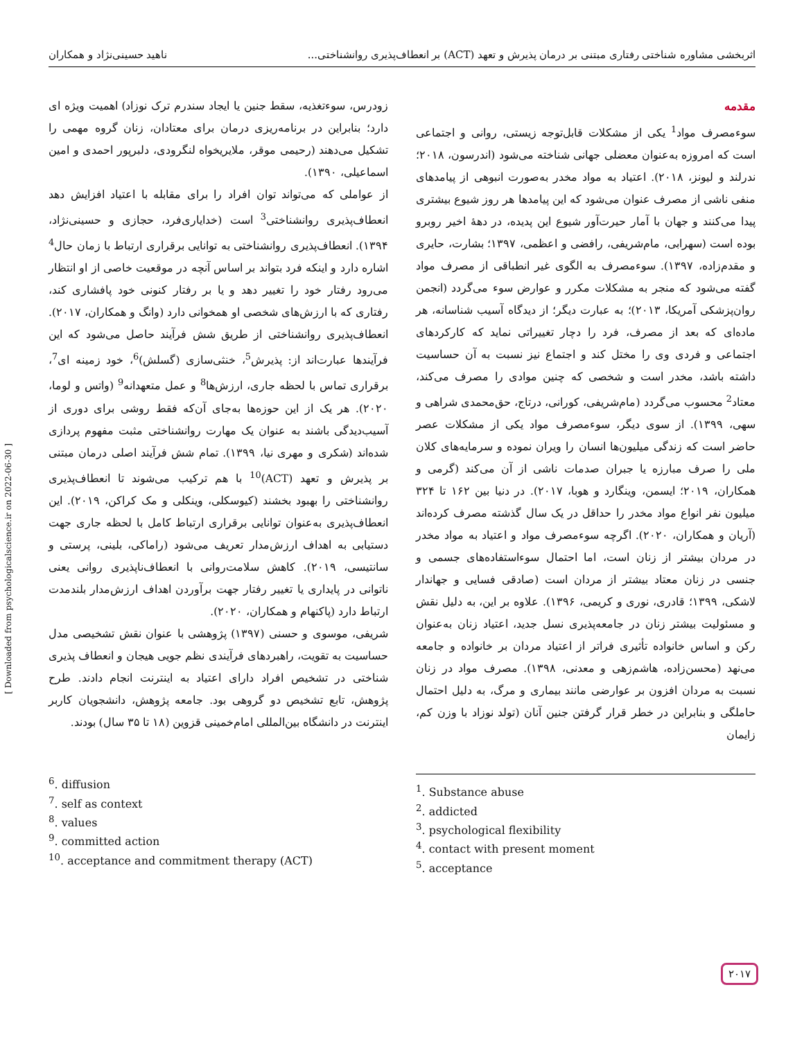اثربخشی مشاوره شناختی رفتاری مبتنی بر درمان پذیرش و تعهد (ACT) بر انعطاف‌پذیری روانشناختی... ناهید حسینی‌نژاد و همکاران
مقدمه
سوءمصرف مواد<sup>1</sup> یکی از مشکلات قابل‌توجه زیستی، روانی و اجتماعی است که امروزه به‌عنوان معضلی جهانی شناخته می‌شود (اندرسون، ۲۰۱۸؛ ندرلند و لیونز، ۲۰۱۸). اعتیاد به مواد مخدر به‌صورت انبوهی از پیامدهای منفی ناشی از مصرف عنوان می‌شود که این پیامدها هر روز شیوع بیشتری پیدا می‌کنند و جهان با آمار حیرت‌آور شیوع این پدیده، در دههٔ اخیر روبرو بوده است (سهرابی، مام‌شریفی، رافضی و اعظمی، ۱۳۹۷؛ بشارت، حایری و مقدم‌زاده، ۱۳۹۷). سوءمصرف به الگوی غیر انطباقی از مصرف مواد گفته می‌شود که منجر به مشکلات مکرر و عوارض سوء می‌گردد (انجمن روان‌پزشکی آمریکا، ۲۰۱۳)؛ به عبارت دیگر؛ از دیدگاه آسیب شناسانه، هر ماده‌ای که بعد از مصرف، فرد را دچار تغییراتی نماید که کارکردهای اجتماعی و فردی وی را مختل کند و اجتماع نیز نسبت به آن حساسیت داشته باشد، مخدر است و شخصی که چنین موادی را مصرف می‌کند، معتاد<sup>2</sup> محسوب می‌گردد (مام‌شریفی، کورانی، درتاج، حق‌محمدی شراهی و سهی، ۱۳۹۹). از سوی دیگر، سوءمصرف مواد یکی از مشکلات عصر حاضر است که زندگی میلیون‌ها انسان را ویران نموده و سرمایه‌های کلان ملی را صرف مبارزه یا جبران صدمات ناشی از آن می‌کند (گرمی و همکاران، ۲۰۱۹؛ ایسمن، وینگارد و هوبا، ۲۰۱۷). در دنیا بین ۱۶۲ تا ۳۲۴ میلیون نفر انواع مواد مخدر را حداقل در یک سال گذشته مصرف کرده‌اند (آریان و همکاران، ۲۰۲۰). اگرچه سوءمصرف مواد و اعتیاد به مواد مخدر در مردان بیشتر از زنان است، اما احتمال سوءاستفاده‌های جسمی و جنسی در زنان معتاد بیشتر از مردان است (صادقی فسایی و جهاندار لاشکی، ۱۳۹۹؛ قادری، نوری و کریمی، ۱۳۹۶). علاوه بر این، به دلیل نقش و مسئولیت بیشتر زنان در جامعه‌پذیری نسل جدید، اعتیاد زنان به‌عنوان رکن و اساس خانواده تأثیری فراتر از اعتیاد مردان بر خانواده و جامعه می‌نهد (محسن‌زاده، هاشم‌زهی و معدنی، ۱۳۹۸). مصرف مواد در زنان نسبت به مردان افزون بر عوارضی مانند بیماری و مرگ، به دلیل احتمال حاملگی و بنابراین در خطر قرار گرفتن جنین آنان (تولد نوزاد با وزن کم، زایمان
زودرس، سوءتغذیه، سقط جنین یا ایجاد سندرم ترک نوزاد) اهمیت ویژه ای دارد؛ بنابراین در برنامه‌ریزی درمان برای معتادان، زنان گروه مهمی را تشکیل می‌دهند (رحیمی موقر، ملایریخواه لنگرودی، دلبرپور احمدی و امین اسماعیلی، ۱۳۹۰).
از عواملی که می‌تواند توان افراد را برای مقابله با اعتیاد افزایش دهد انعطاف‌پذیری روانشناختی<sup>3</sup> است (خدایاری‌فرد، حجازی و حسینی‌نژاد، ۱۳۹۴). انعطاف‌پذیری روانشناختی به توانایی برقراری ارتباط با زمان حال<sup>4</sup> اشاره دارد و اینکه فرد بتواند بر اساس آنچه در موقعیت خاصی از او انتظار می‌رود رفتار خود را تغییر دهد و یا بر رفتار کنونی خود پافشاری کند، رفتاری که با ارزش‌های شخصی او همخوانی دارد (وانگ و همکاران، ۲۰۱۷). انعطاف‌پذیری روانشناختی از طریق شش فرآیند حاصل می‌شود که این فرآیندها عبارت‌اند از: پذیرش<sup>5</sup>، خنثی‌سازی (گسلش)<sup>6</sup>، خود زمینه ای<sup>7</sup>، برقراری تماس با لحظه جاری، ارزش‌ها<sup>8</sup> و عمل متعهدانه<sup>9</sup> (واتس و لوما، ۲۰۲۰). هر یک از این حوزه‌ها به‌جای آن‌که فقط روشی برای دوری از آسیب‌دیدگی باشند به عنوان یک مهارت روانشناختی مثبت مفهوم پردازی شده‌اند (شکری و مهری نیا، ۱۳۹۹). تمام شش فرآیند اصلی درمان مبتنی بر پذیرش و تعهد (ACT)<sup>10</sup> با هم ترکیب می‌شوند تا انعطاف‌پذیری روانشناختی را بهبود بخشند (کیوسکلی، وینکلی و مک کراکن، ۲۰۱۹). این انعطاف‌پذیری به‌عنوان توانایی برقراری ارتباط کامل با لحظه جاری جهت دستیابی به اهداف ارزش‌مدار تعریف می‌شود (راماکی، بلینی، پرستی و سانتیسی، ۲۰۱۹). کاهش سلامت‌روانی با انعطاف‌ناپذیری روانی یعنی ناتوانی در پایداری یا تغییر رفتار جهت برآوردن اهداف ارزش‌مدار بلندمدت ارتباط دارد (پاکنهام و همکاران، ۲۰۲۰).
شریفی، موسوی و حسنی (۱۳۹۷) پژوهشی با عنوان نقش تشخیصی مدل حساسیت به تقویت، راهبردهای فرآیندی نظم جویی هیجان و انعطاف پذیری شناختی در تشخیص افراد دارای اعتیاد به اینترنت انجام دادند. طرح پژوهش، تابع تشخیص دو گروهی بود. جامعه پژوهش، دانشجویان کاربر اینترنت در دانشگاه بین‌المللی امام‌خمینی قزوین (۱۸ تا ۳۵ سال) بودند.
<sup>1</sup>. Substance abuse
<sup>2</sup>. addicted
<sup>3</sup>. psychological flexibility
<sup>4</sup>. contact with present moment
<sup>5</sup>. acceptance
<sup>6</sup>. diffusion
<sup>7</sup>. self as context
<sup>8</sup>. values
<sup>9</sup>. committed action
<sup>10</sup>. acceptance and commitment therapy (ACT)
[ Downloaded from psychologicalscience.ir on 2022-06-30 ]
۲۰۱۷